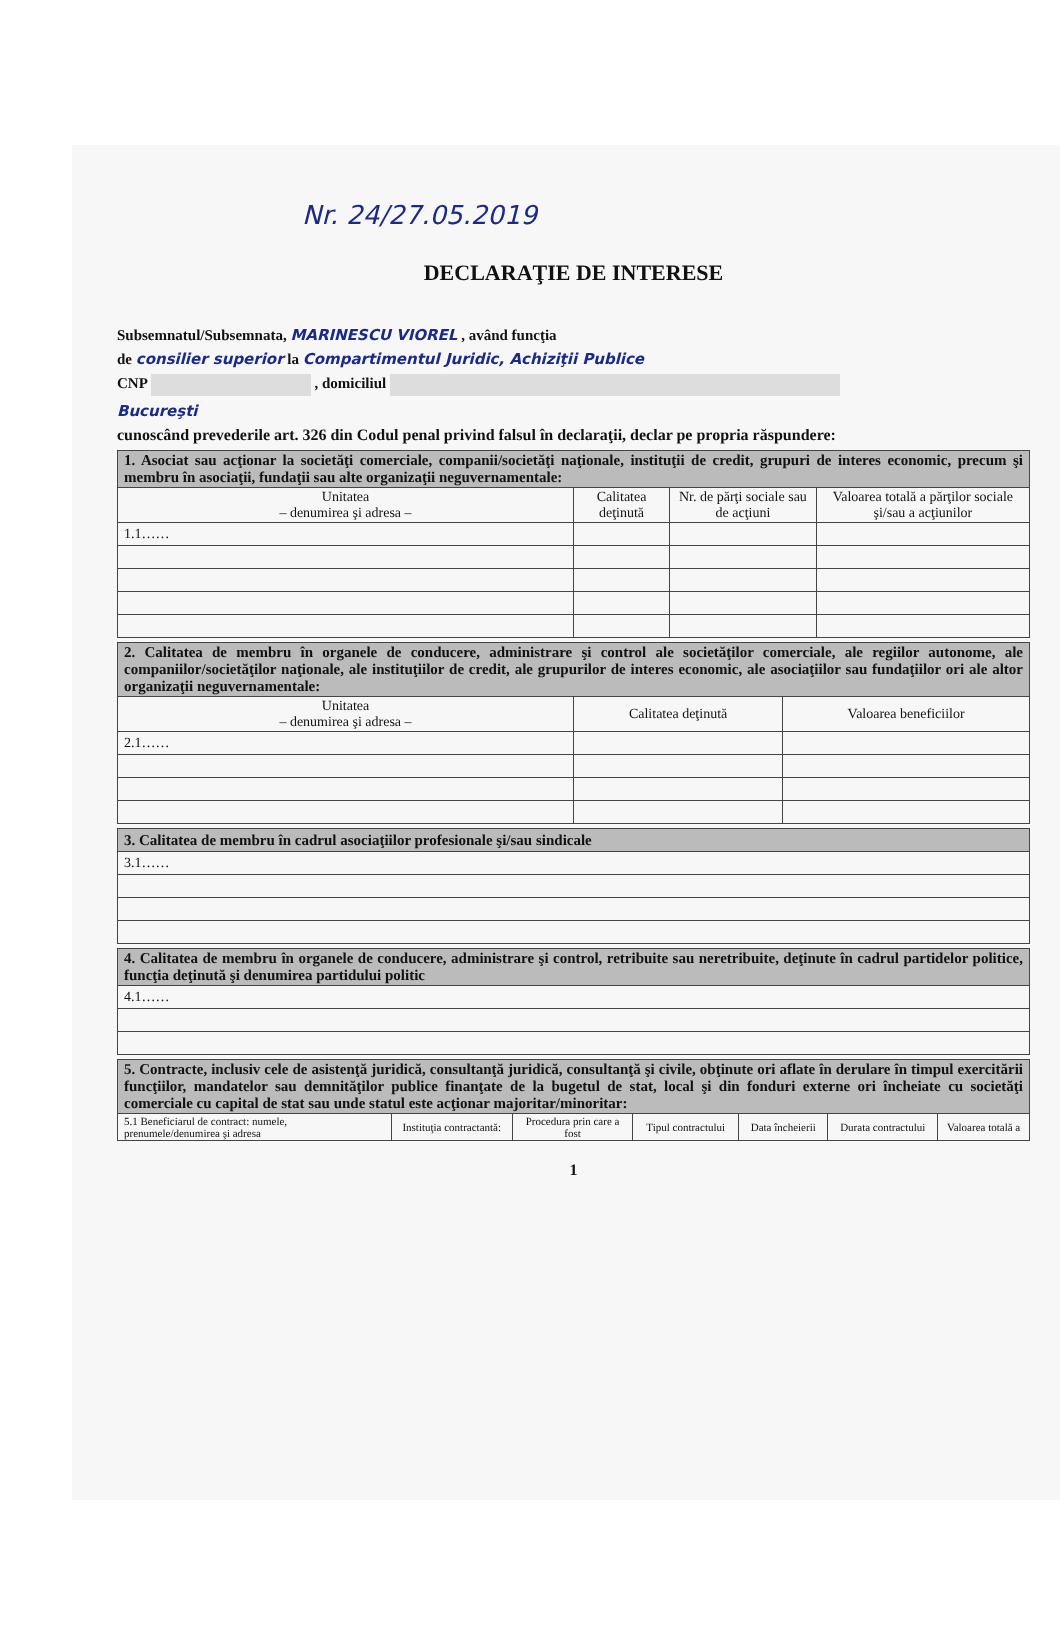Nr. 24/27.05.2019
DECLARAŢIE DE INTERESE
Subsemnatul/Subsemnata, MARINESCU VIOREL , având funcţia
de consilier superior la Compartimentul Juridic, Achiziţii Publice
CNP , domiciliul
Bucureşti
cunoscând prevederile art. 326 din Codul penal privind falsul în declaraţii, declar pe propria răspundere:
| 1. Asociat sau acţionar la societăţi comerciale, companii/societăţi naţionale, instituţii de credit, grupuri de interes economic, precum şi membru în asociaţii, fundaţii sau alte organizaţii neguvernamentale: | | | |
| Unitatea – denumirea şi adresa – | Calitatea deţinută | Nr. de părţi sociale sau de acţiuni | Valoarea totală a părţilor sociale şi/sau a acţiunilor |
| 1.1…… | | | |
| 2. Calitatea de membru în organele de conducere, administrare şi control ale societăţilor comerciale, ale regiilor autonome, ale companiilor/societăţilor naţionale, ale instituţiilor de credit, ale grupurilor de interes economic, ale asociaţiilor sau fundaţiilor ori ale altor organizaţii neguvernamentale: | | |
| Unitatea – denumirea şi adresa – | Calitatea deţinută | Valoarea beneficiilor |
| 2.1…… | | |
| 3. Calitatea de membru în cadrul asociaţiilor profesionale şi/sau sindicale |
| 3.1…… |
| 4. Calitatea de membru în organele de conducere, administrare şi control, retribuite sau neretribuite, deţinute în cadrul partidelor politice, funcţia deţinută şi denumirea partidului politic |
| 4.1…… |
| 5. Contracte, inclusiv cele de asistenţă juridică, consultanţă juridică, consultanţă şi civile, obţinute ori aflate în derulare în timpul exercitării funcţiilor, mandatelor sau demnităţilor publice finanţate de la bugetul de stat, local şi din fonduri externe ori încheiate cu societăţi comerciale cu capital de stat sau unde statul este acţionar majoritar/minoritar: | | | | | | |
| 5.1 Beneficiarul de contract: numele, prenumele/denumirea şi adresa | Instituţia contractantă: | Procedura prin care a fost | Tipul contractului | Data încheierii | Durata contractului | Valoarea totală a |
1